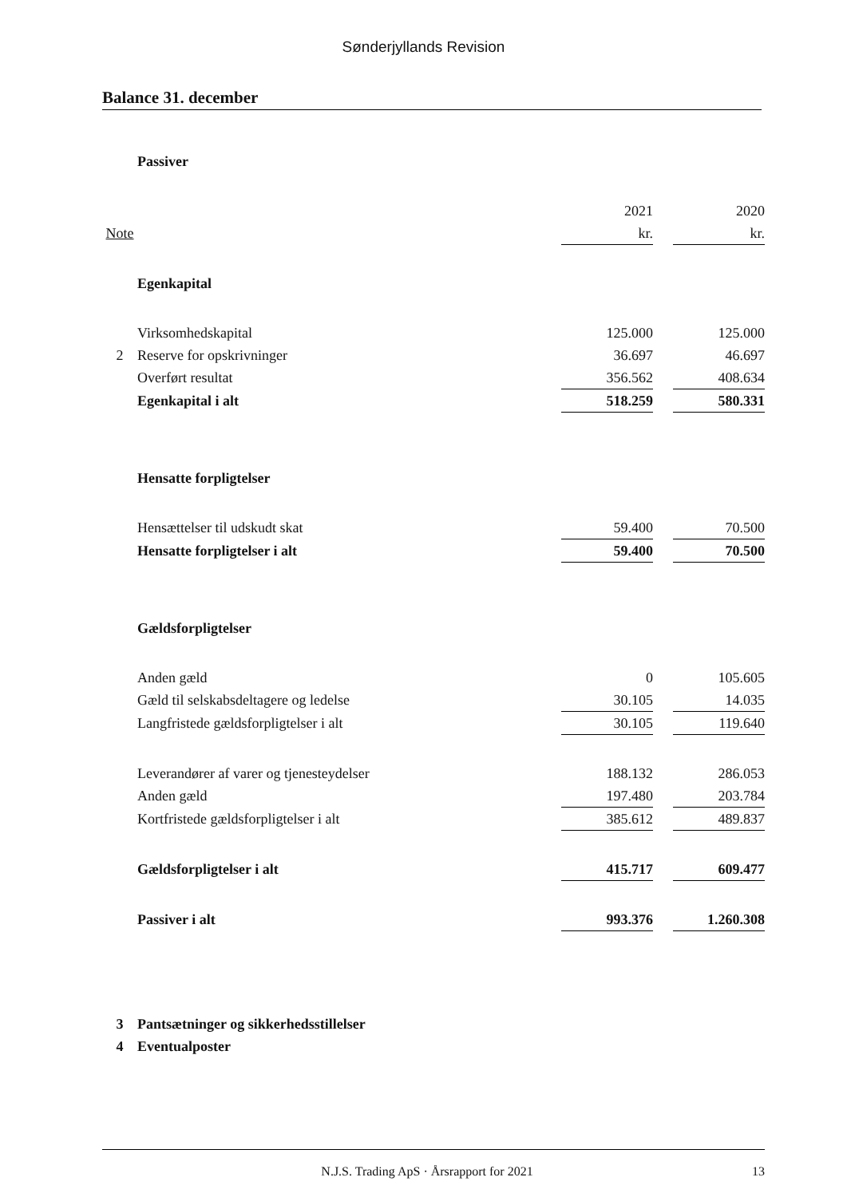Sønderjyllands Revision
Balance 31. december
| | Passiver | | | |
| | | 2021 | | 2020 |
| Note | | kr. | | kr. |
| | Egenkapital | | | |
| | Virksomhedskapital | 125.000 | | 125.000 |
| 2 | Reserve for opskrivninger | 36.697 | | 46.697 |
| | Overført resultat | 356.562 | | 408.634 |
| | Egenkapital i alt | 518.259 | | 580.331 |
| | Hensatte forpligtelser | | | |
| | Hensættelser til udskudt skat | 59.400 | | 70.500 |
| | Hensatte forpligtelser i alt | 59.400 | | 70.500 |
| | Gældsforpligtelser | | | |
| | Anden gæld | 0 | | 105.605 |
| | Gæld til selskabsdeltagere og ledelse | 30.105 | | 14.035 |
| | Langfristede gældsforpligtelser i alt | 30.105 | | 119.640 |
| | Leverandører af varer og tjenesteydelser | 188.132 | | 286.053 |
| | Anden gæld | 197.480 | | 203.784 |
| | Kortfristede gældsforpligtelser i alt | 385.612 | | 489.837 |
| | Gældsforpligtelser i alt | 415.717 | | 609.477 |
| | Passiver i alt | 993.376 | | 1.260.308 |
| 3 | Pantsætninger og sikkerhedsstillelser | | | |
| 4 | Eventualposter | | | |
N.J.S. Trading ApS · Årsrapport for 2021 13